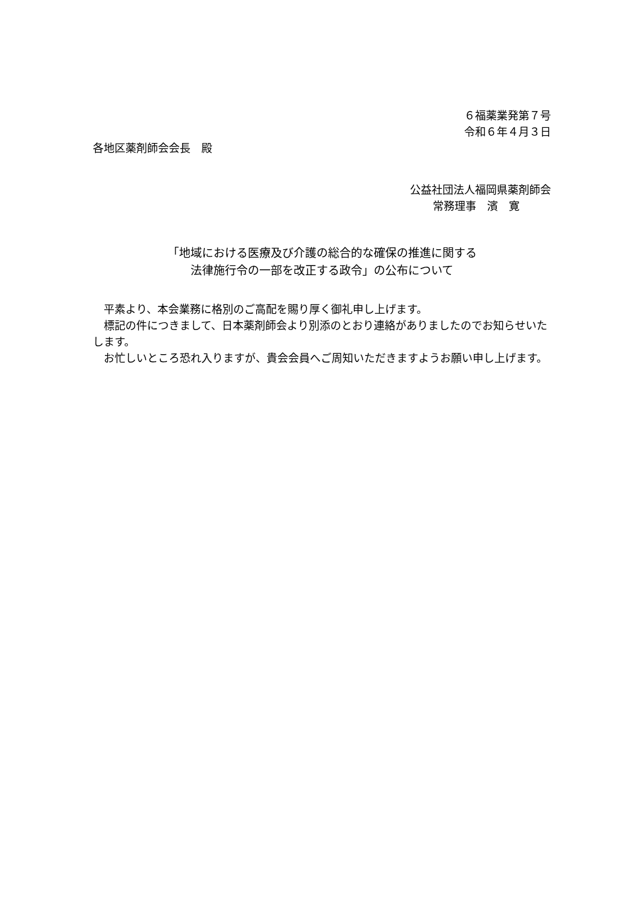６福薬業発第７号
令和６年４月３日
各地区薬剤師会会長　殿
公益社団法人福岡県薬剤師会
常務理事　濱　寛
「地域における医療及び介護の総合的な確保の推進に関する
法律施行令の一部を改正する政令」の公布について
　平素より、本会業務に格別のご高配を賜り厚く御礼申し上げます。
　標記の件につきまして、日本薬剤師会より別添のとおり連絡がありましたのでお知らせいたします。
　お忙しいところ恐れ入りますが、貴会会員へご周知いただきますようお願い申し上げます。